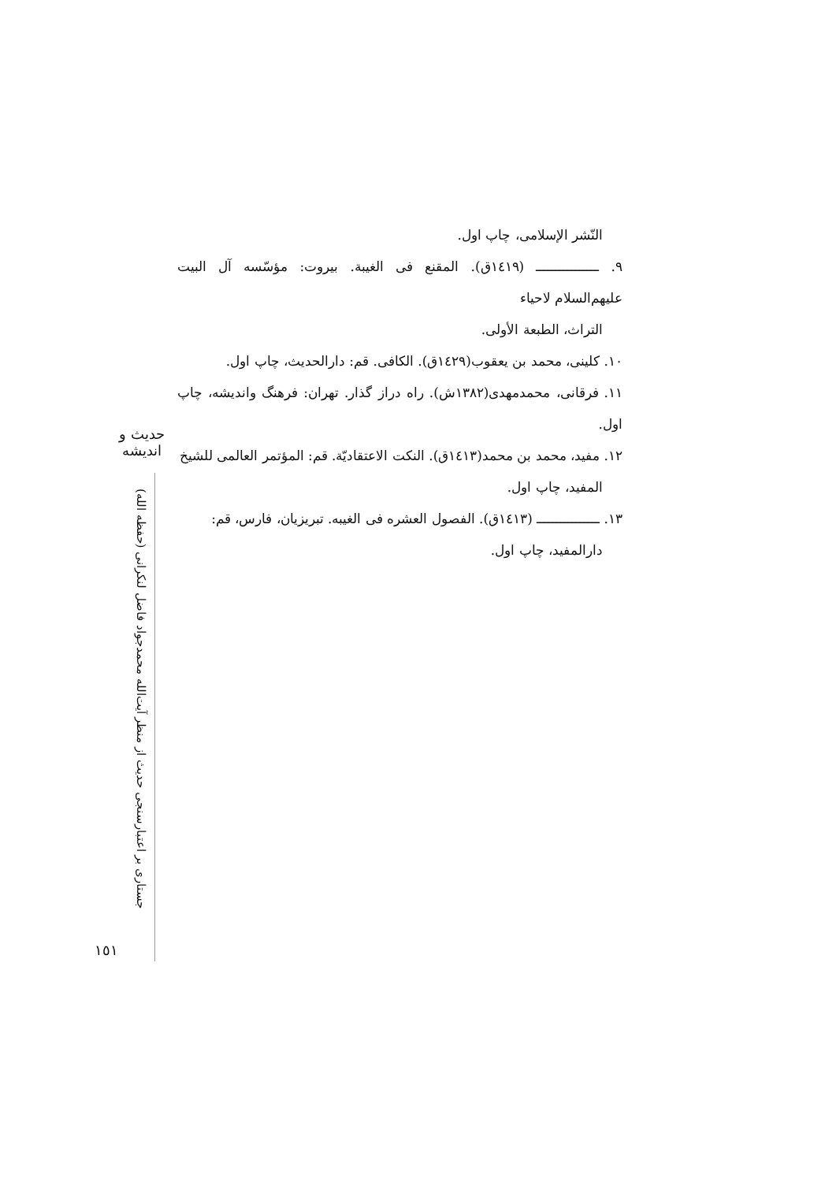النّشر الإسلامی، چاپ اول.
٩. ــــــــــــــــ (١٤١٩ق). المقنع فی الغیبة. بیروت: مؤسّسه آل البیت علیهم‌السلام لاحیاء
التراث، الطبعة الأولی.
١٠. کلینی، محمد بن یعقوب(١٤٢٩ق). الکافی. قم: دارالحدیث، چاپ اول.
١١. فرقانی، محمدمهدی(١٣٨٢ش). راه دراز گذار. تهران: فرهنگ واندیشه، چاپ اول.
١٢. مفید، محمد بن محمد(١٤١٣ق). النکت الاعتقادیّة. قم: المؤتمر العالمی للشیخ
المفید، چاپ اول.
١٣. ــــــــــــــــ (١٤١٣ق). الفصول العشره فی الغیبه. تبریزیان، فارس، قم:
دارالمفید، چاپ اول.
حدیث و اندیشه
جستاری بر اعتبارسنجی حدیث از منظر آیت‌الله محمدجواد فاضل لنکرانی (حفظه الله)
١٥١